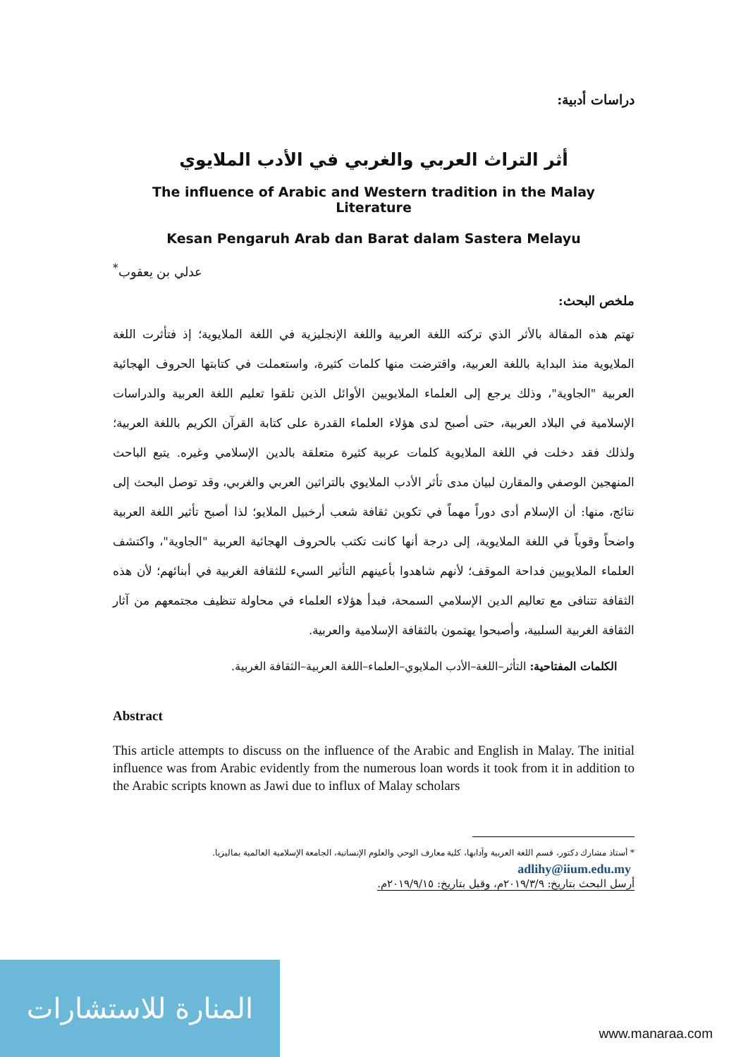دراسات أدبية:
أثر التراث العربي والغربي في الأدب الملايوي
The influence of Arabic and Western tradition in the Malay Literature
Kesan Pengaruh Arab dan Barat dalam Sastera Melayu
عدلي بن يعقوب<sup>*</sup>
ملخص البحث:
تهتم هذه المقالة بالأثر الذي تركته اللغة العربية واللغة الإنجليزية في اللغة الملايوية؛ إذ فتأثرت اللغة الملايوية منذ البداية باللغة العربية، واقترضت منها كلمات كثيرة، واستعملت في كتابتها الحروف الهجائية العربية "الجاوية"، وذلك يرجع إلى العلماء الملايويين الأوائل الذين تلقوا تعليم اللغة العربية والدراسات الإسلامية في البلاد العربية، حتى أصبح لدى هؤلاء العلماء القدرة على كتابة القرآن الكريم باللغة العربية؛ ولذلك فقد دخلت في اللغة الملايوية كلمات عربية كثيرة متعلقة بالدين الإسلامي وغيره. يتبع الباحث المنهجين الوصفي والمقارن لبيان مدى تأثر الأدب الملايوي بالتراثين العربي والغربي، وقد توصل البحث إلى نتائج، منها: أن الإسلام أدى دوراً مهماً في تكوين ثقافة شعب أرخبيل الملايو؛ لذا أصبح تأثير اللغة العربية واضحاً وقوياً في اللغة الملايوية، إلى درجة أنها كانت تكتب بالحروف الهجائية العربية "الجاوية"، واكتشف العلماء الملايويين فداحة الموقف؛ لأنهم شاهدوا بأعينهم التأثير السيء للثقافة الغربية في أبنائهم؛ لأن هذه الثقافة تتنافى مع تعاليم الدين الإسلامي السمحة، فبدأ هؤلاء العلماء في محاولة تنظيف مجتمعهم من آثار الثقافة الغربية السلبية، وأصبحوا يهتمون بالثقافة الإسلامية والعربية.
الكلمات المفتاحية: التأثر–اللغة–الأدب الملايوي–العلماء–اللغة العربية–الثقافة الغربية.
Abstract
This article attempts to discuss on the influence of the Arabic and English in Malay. The initial influence was from Arabic evidently from the numerous loan words it took from it in addition to the Arabic scripts known as Jawi due to influx of Malay scholars
* أستاذ مشارك دكتور، قسم اللغة العربية وآدابها، كلية معارف الوحي والعلوم الإنسانية، الجامعة الإسلامية العالمية بماليزيا.
adlihy@iium.edu.my
أرسل البحث بتاريخ: ٢٠١٩/٣/٩م، وقبل بتاريخ: ٢٠١٩/٩/١٥م.
المنارة للاستشارات
www.manaraa.com